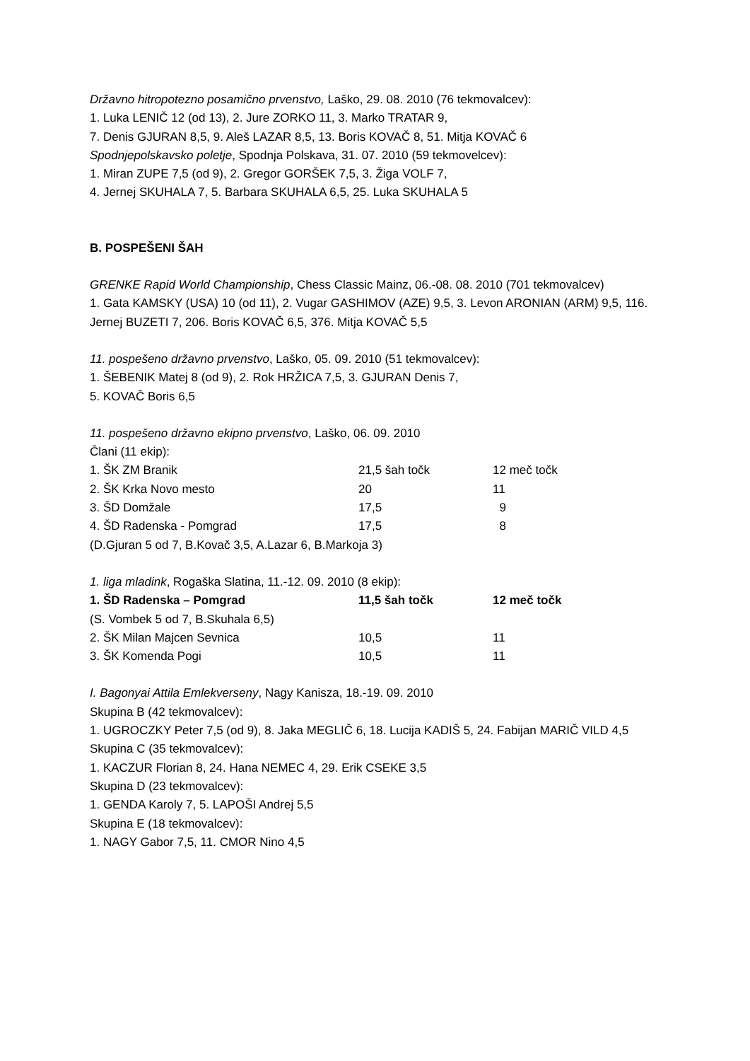Državno hitropotezno posamično prvenstvo, Laško, 29. 08. 2010 (76 tekmovalcev):
1. Luka LENIČ 12 (od 13), 2. Jure ZORKO 11, 3. Marko TRATAR 9,
7. Denis GJURAN 8,5, 9. Aleš LAZAR 8,5, 13. Boris KOVAČ 8, 51. Mitja KOVAČ 6
Spodnjepolskavsko poletje, Spodnja Polskava, 31. 07. 2010 (59 tekmovelcev):
1. Miran ZUPE 7,5 (od 9), 2. Gregor GORŠEK 7,5, 3. Žiga VOLF 7,
4. Jernej SKUHALA 7, 5. Barbara SKUHALA 6,5, 25. Luka SKUHALA 5
B. POSPEŠENI ŠAH
GRENKE Rapid World Championship, Chess Classic Mainz, 06.-08. 08. 2010 (701 tekmovalcev)
1. Gata KAMSKY (USA) 10 (od 11), 2. Vugar GASHIMOV (AZE) 9,5, 3. Levon ARONIAN (ARM) 9,5, 116. Jernej BUZETI 7, 206. Boris KOVAČ 6,5, 376. Mitja KOVAČ 5,5
11. pospešeno državno prvenstvo, Laško, 05. 09. 2010 (51 tekmovalcev):
1. ŠEBENIK Matej 8 (od 9), 2. Rok HRŽICA 7,5, 3. GJURAN Denis 7,
5. KOVAČ Boris 6,5
11. pospešeno državno ekipno prvenstvo, Laško, 06. 09. 2010
Člani (11 ekip):
| 1. ŠK ZM Branik | 21,5 šah točk | 12 meč točk |
| 2. ŠK Krka Novo mesto | 20 | 11 |
| 3. ŠD Domžale | 17,5 | 9 |
| 4. ŠD Radenska - Pomgrad | 17,5 | 8 |
(D.Gjuran 5 od 7, B.Kovač 3,5, A.Lazar 6, B.Markoja 3)
1. liga mladink, Rogaška Slatina, 11.-12. 09. 2010 (8 ekip):
| 1. ŠD Radenska – Pomgrad | 11,5 šah točk | 12 meč točk |
| (S. Vombek 5 od 7, B.Skuhala 6,5) | | |
| 2. ŠK Milan Majcen Sevnica | 10,5 | 11 |
| 3. ŠK Komenda Pogi | 10,5 | 11 |
I. Bagonyai Attila Emlekverseny, Nagy Kanisza, 18.-19. 09. 2010
Skupina B (42 tekmovalcev):
1. UGROCZKY Peter 7,5 (od 9), 8. Jaka MEGLIČ 6, 18. Lucija KADIŠ 5, 24. Fabijan MARIČ VILD 4,5
Skupina C (35 tekmovalcev):
1. KACZUR Florian 8, 24. Hana NEMEC 4, 29. Erik CSEKE 3,5
Skupina D (23 tekmovalcev):
1. GENDA Karoly 7, 5. LAPOŠI Andrej 5,5
Skupina E (18 tekmovalcev):
1. NAGY Gabor 7,5, 11. CMOR Nino 4,5